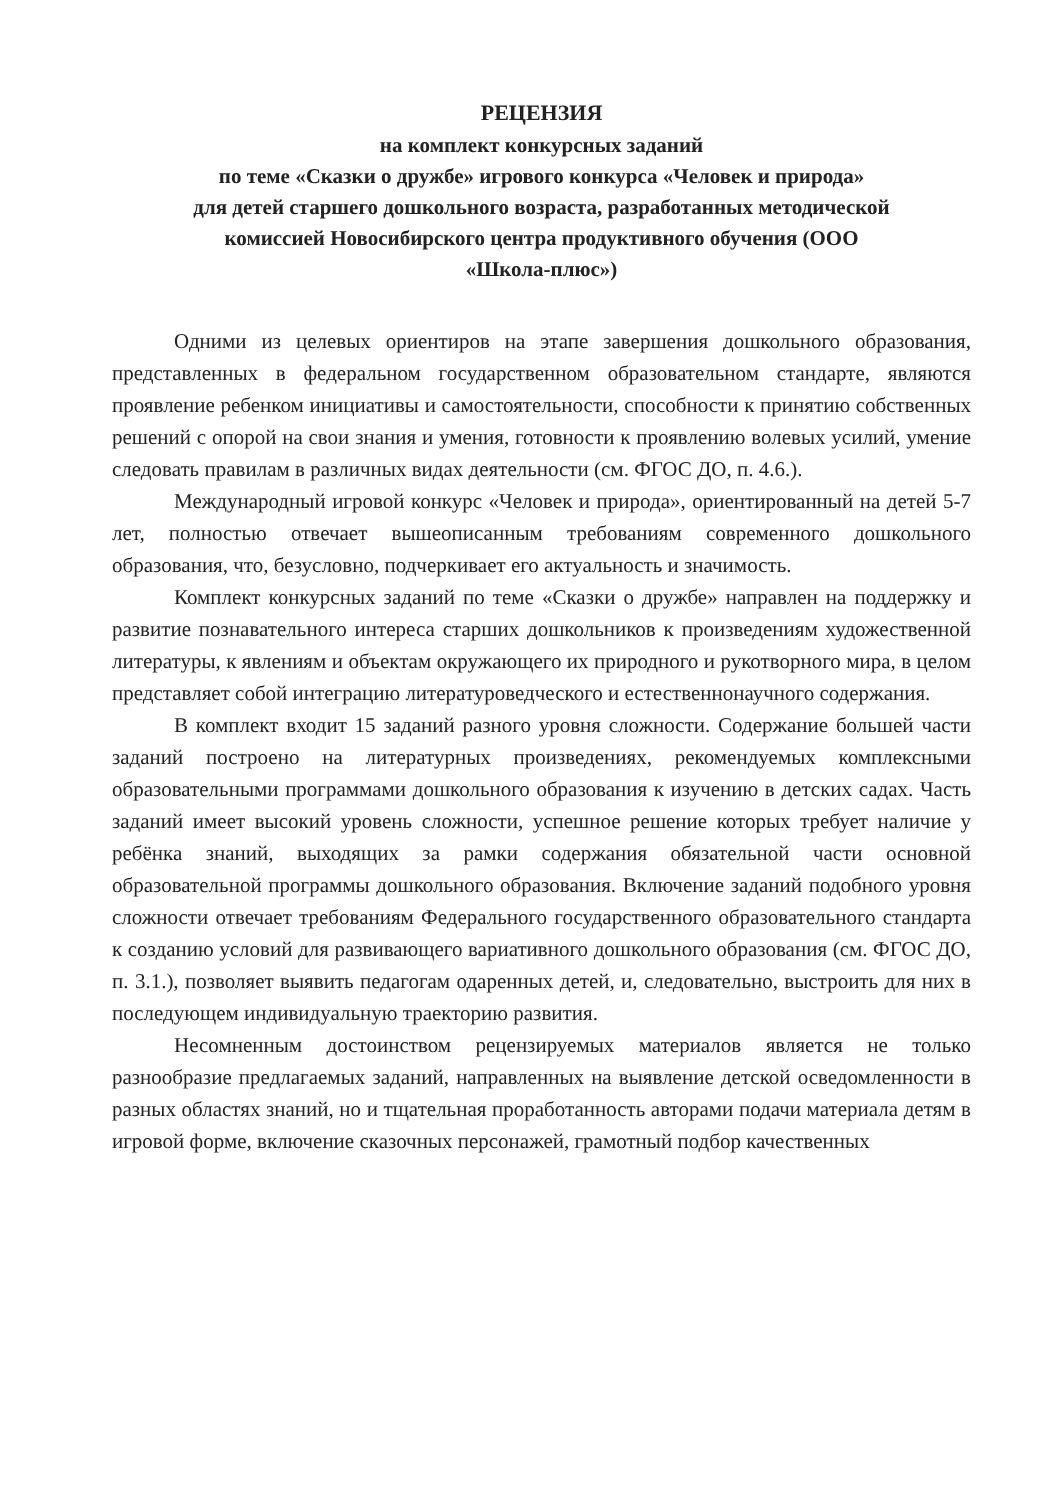РЕЦЕНЗИЯ
на комплект конкурсных заданий
по теме «Сказки о дружбе» игрового конкурса «Человек и природа»
для детей старшего дошкольного возраста, разработанных методической
комиссией Новосибирского центра продуктивного обучения (ООО
«Школа-плюс»)
Одними из целевых ориентиров на этапе завершения дошкольного образования, представленных в федеральном государственном образовательном стандарте, являются проявление ребенком инициативы и самостоятельности, способности к принятию собственных решений с опорой на свои знания и умения, готовности к проявлению волевых усилий, умение следовать правилам в различных видах деятельности (см. ФГОС ДО, п. 4.6.).
Международный игровой конкурс «Человек и природа», ориентированный на детей 5-7 лет, полностью отвечает вышеописанным требованиям современного дошкольного образования, что, безусловно, подчеркивает его актуальность и значимость.
Комплект конкурсных заданий по теме «Сказки о дружбе» направлен на поддержку и развитие познавательного интереса старших дошкольников к произведениям художественной литературы, к явлениям и объектам окружающего их природного и рукотворного мира, в целом представляет собой интеграцию литературоведческого и естественнонаучного содержания.
В комплект входит 15 заданий разного уровня сложности. Содержание большей части заданий построено на литературных произведениях, рекомендуемых комплексными образовательными программами дошкольного образования к изучению в детских садах. Часть заданий имеет высокий уровень сложности, успешное решение которых требует наличие у ребёнка знаний, выходящих за рамки содержания обязательной части основной образовательной программы дошкольного образования. Включение заданий подобного уровня сложности отвечает требованиям Федерального государственного образовательного стандарта к созданию условий для развивающего вариативного дошкольного образования (см. ФГОС ДО, п. 3.1.), позволяет выявить педагогам одаренных детей, и, следовательно, выстроить для них в последующем индивидуальную траекторию развития.
Несомненным достоинством рецензируемых материалов является не только разнообразие предлагаемых заданий, направленных на выявление детской осведомленности в разных областях знаний, но и тщательная проработанность авторами подачи материала детям в игровой форме, включение сказочных персонажей, грамотный подбор качественных